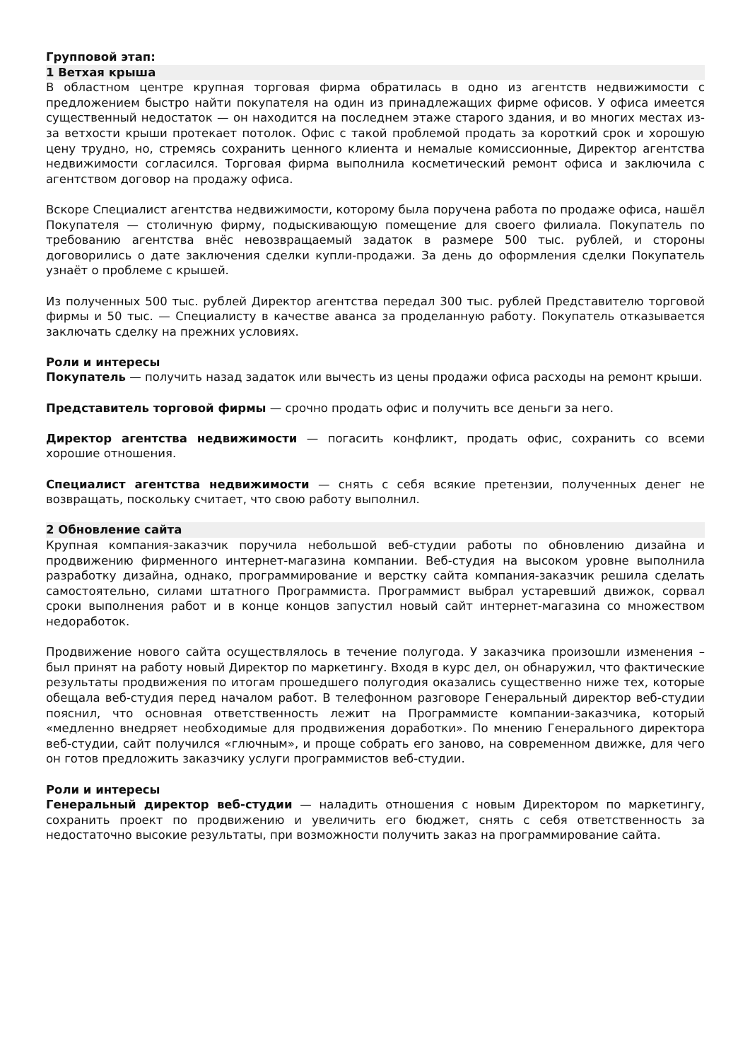Групповой этап:
1 Ветхая крыша
В областном центре крупная торговая фирма обратилась в одно из агентств недвижимости с предложением быстро найти покупателя на один из принадлежащих фирме офисов. У офиса имеется существенный недостаток — он находится на последнем этаже старого здания, и во многих местах из-за ветхости крыши протекает потолок. Офис с такой проблемой продать за короткий срок и хорошую цену трудно, но, стремясь сохранить ценного клиента и немалые комиссионные, Директор агентства недвижимости согласился. Торговая фирма выполнила косметический ремонт офиса и заключила с агентством договор на продажу офиса.
Вскоре Специалист агентства недвижимости, которому была поручена работа по продаже офиса, нашёл Покупателя — столичную фирму, подыскивающую помещение для своего филиала. Покупатель по требованию агентства внёс невозвращаемый задаток в размере 500 тыс. рублей, и стороны договорились о дате заключения сделки купли-продажи. За день до оформления сделки Покупатель узнаёт о проблеме с крышей.
Из полученных 500 тыс. рублей Директор агентства передал 300 тыс. рублей Представителю торговой фирмы и 50 тыс. — Специалисту в качестве аванса за проделанную работу. Покупатель отказывается заключать сделку на прежних условиях.
Роли и интересы
Покупатель — получить назад задаток или вычесть из цены продажи офиса расходы на ремонт крыши.
Представитель торговой фирмы — срочно продать офис и получить все деньги за него.
Директор агентства недвижимости — погасить конфликт, продать офис, сохранить со всеми хорошие отношения.
Специалист агентства недвижимости — снять с себя всякие претензии, полученных денег не возвращать, поскольку считает, что свою работу выполнил.
2 Обновление сайта
Крупная компания-заказчик поручила небольшой веб-студии работы по обновлению дизайна и продвижению фирменного интернет-магазина компании. Веб-студия на высоком уровне выполнила разработку дизайна, однако, программирование и верстку сайта компания-заказчик решила сделать самостоятельно, силами штатного Программиста. Программист выбрал устаревший движок, сорвал сроки выполнения работ и в конце концов запустил новый сайт интернет-магазина со множеством недоработок.
Продвижение нового сайта осуществлялось в течение полугода. У заказчика произошли изменения – был принят на работу новый Директор по маркетингу. Входя в курс дел, он обнаружил, что фактические результаты продвижения по итогам прошедшего полугодия оказались существенно ниже тех, которые обещала веб-студия перед началом работ. В телефонном разговоре Генеральный директор веб-студии пояснил, что основная ответственность лежит на Программисте компании-заказчика, который «медленно внедряет необходимые для продвижения доработки». По мнению Генерального директора веб-студии, сайт получился «глючным», и проще собрать его заново, на современном движке, для чего он готов предложить заказчику услуги программистов веб-студии.
Роли и интересы
Генеральный директор веб-студии — наладить отношения с новым Директором по маркетингу, сохранить проект по продвижению и увеличить его бюджет, снять с себя ответственность за недостаточно высокие результаты, при возможности получить заказ на программирование сайта.